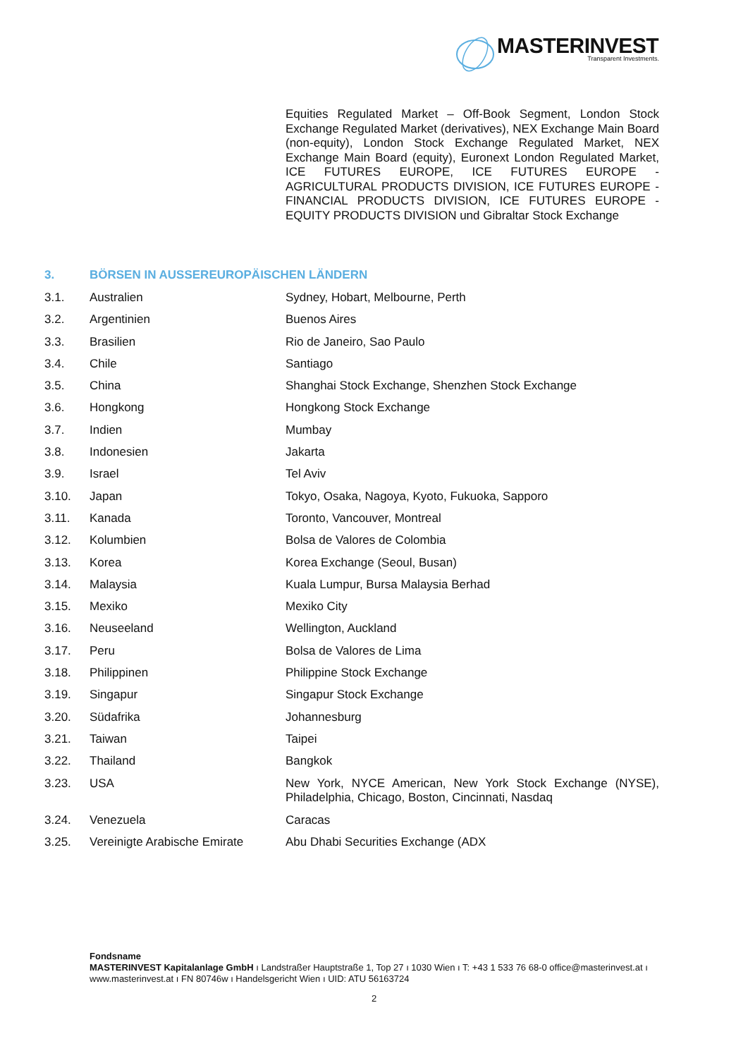MASTERINVEST
Transparent Investments.
Equities Regulated Market – Off-Book Segment, London Stock Exchange Regulated Market (derivatives), NEX Exchange Main Board (non-equity), London Stock Exchange Regulated Market, NEX Exchange Main Board (equity), Euronext London Regulated Market, ICE FUTURES EUROPE, ICE FUTURES EUROPE - AGRICULTURAL PRODUCTS DIVISION, ICE FUTURES EUROPE - FINANCIAL PRODUCTS DIVISION, ICE FUTURES EUROPE - EQUITY PRODUCTS DIVISION und Gibraltar Stock Exchange
3. BÖRSEN IN AUSSEREUROPÄISCHEN LÄNDERN
| 3.1. | Australien | Sydney, Hobart, Melbourne, Perth |
| 3.2. | Argentinien | Buenos Aires |
| 3.3. | Brasilien | Rio de Janeiro, Sao Paulo |
| 3.4. | Chile | Santiago |
| 3.5. | China | Shanghai Stock Exchange, Shenzhen Stock Exchange |
| 3.6. | Hongkong | Hongkong Stock Exchange |
| 3.7. | Indien | Mumbay |
| 3.8. | Indonesien | Jakarta |
| 3.9. | Israel | Tel Aviv |
| 3.10. | Japan | Tokyo, Osaka, Nagoya, Kyoto, Fukuoka, Sapporo |
| 3.11. | Kanada | Toronto, Vancouver, Montreal |
| 3.12. | Kolumbien | Bolsa de Valores de Colombia |
| 3.13. | Korea | Korea Exchange (Seoul, Busan) |
| 3.14. | Malaysia | Kuala Lumpur, Bursa Malaysia Berhad |
| 3.15. | Mexiko | Mexiko City |
| 3.16. | Neuseeland | Wellington, Auckland |
| 3.17. | Peru | Bolsa de Valores de Lima |
| 3.18. | Philippinen | Philippine Stock Exchange |
| 3.19. | Singapur | Singapur Stock Exchange |
| 3.20. | Südafrika | Johannesburg |
| 3.21. | Taiwan | Taipei |
| 3.22. | Thailand | Bangkok |
| 3.23. | USA | New York, NYCE American, New York Stock Exchange (NYSE), Philadelphia, Chicago, Boston, Cincinnati, Nasdaq |
| 3.24. | Venezuela | Caracas |
| 3.25. | Vereinigte Arabische Emirate | Abu Dhabi Securities Exchange (ADX |
Fondsname
MASTERINVEST Kapitalanlage GmbH ı Landstraßer Hauptstraße 1, Top 27 ı 1030 Wien ı T: +43 1 533 76 68-0 office@masterinvest.at ı www.masterinvest.at ı FN 80746w ı Handelsgericht Wien ı UID: ATU 56163724
2